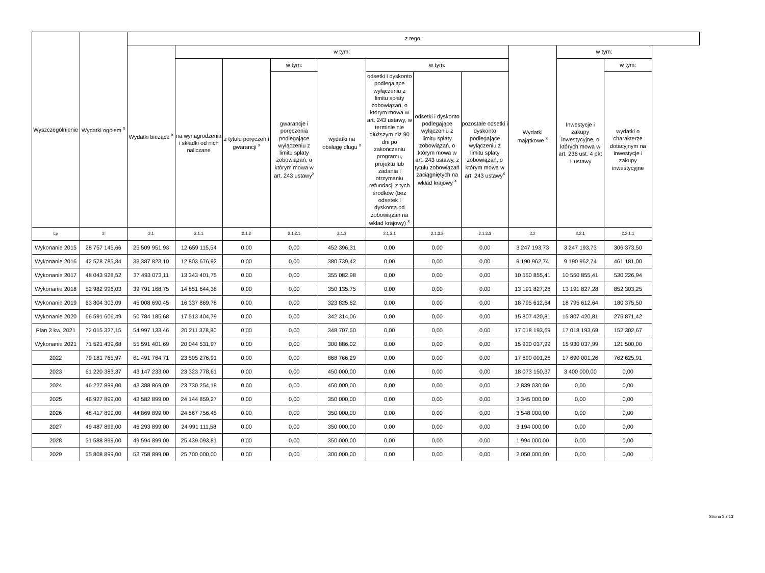| Wyszczególnienie | Wydatki ogółem <sup>x</sup> | z tego: | | | | | | | | | | |
| --- | --- | --- | --- | --- | --- | --- | --- | --- | --- | --- | --- | --- |
| | | Wydatki bieżące <sup>x</sup> | w tym: | | | | | | | Wydatki majątkowe <sup>x</sup> | w tym: | |
| | | | na wynagrodzenia i składki od nich naliczane | z tytułu poręczeń i gwarancji <sup>x</sup> | w tym: | wydatki na obsługę długu <sup>x</sup> | w tym: | | | | Inwestycje i zakupy inwestycyjne, o których mowa w art. 236 ust. 4 pkt 1 ustawy | w tym: |
| | | | | | gwarancje i poręczenia podlegające wyłączeniu z limitu spłaty zobowiązań, o którym mowa w art. 243 ustawy<sup>x</sup> | | odsetki i dyskonto podlegające wyłączeniu z limitu spłaty zobowiązań, o którym mowa w art. 243 ustawy, w terminie nie dłuższym niż 90 dni po zakończeniu programu, projektu lub zadania i otrzymaniu refundacji z tych środków (bez odsetek i dyskonta od zobowiązań na wkład krajowy) <sup>x</sup> | odsetki i dyskonto podlegające wyłączeniu z limitu spłaty zobowiązań, o którym mowa w art. 243 ustawy, z tytułu zobowiązań zaciągniętych na wkład krajowy <sup>x</sup> | pozostałe odsetki i dyskonto podlegające wyłączeniu z limitu spłaty zobowiązań, o którym mowa w art. 243 ustawy<sup>x</sup> | | | wydatki o charakterze dotacyjnym na inwestycje i zakupy inwestycyjne |
| Lp | 2 | 2.1 | 2.1.1 | 2.1.2 | 2.1.2.1 | 2.1.3 | 2.1.3.1 | 2.1.3.2 | 2.1.3.3 | 2.2 | 2.2.1 | 2.2.1.1 |
| Wykonanie 2015 | 28 757 145,66 | 25 509 951,93 | 12 659 115,54 | 0,00 | 0,00 | 452 396,31 | 0,00 | 0,00 | 0,00 | 3 247 193,73 | 3 247 193,73 | 306 373,50 |
| Wykonanie 2016 | 42 578 785,84 | 33 387 823,10 | 12 803 676,92 | 0,00 | 0,00 | 380 739,42 | 0,00 | 0,00 | 0,00 | 9 190 962,74 | 9 190 962,74 | 461 181,00 |
| Wykonanie 2017 | 48 043 928,52 | 37 493 073,11 | 13 343 401,75 | 0,00 | 0,00 | 355 082,98 | 0,00 | 0,00 | 0,00 | 10 550 855,41 | 10 550 855,41 | 530 226,94 |
| Wykonanie 2018 | 52 982 996,03 | 39 791 168,75 | 14 851 644,38 | 0,00 | 0,00 | 350 135,75 | 0,00 | 0,00 | 0,00 | 13 191 827,28 | 13 191 827,28 | 852 303,25 |
| Wykonanie 2019 | 63 804 303,09 | 45 008 690,45 | 16 337 869,78 | 0,00 | 0,00 | 323 825,62 | 0,00 | 0,00 | 0,00 | 18 795 612,64 | 18 795 612,64 | 180 375,50 |
| Wykonanie 2020 | 66 591 606,49 | 50 784 185,68 | 17 513 404,79 | 0,00 | 0,00 | 342 314,06 | 0,00 | 0,00 | 0,00 | 15 807 420,81 | 15 807 420,81 | 275 871,42 |
| Plan 3 kw. 2021 | 72 015 327,15 | 54 997 133,46 | 20 211 378,80 | 0,00 | 0,00 | 348 707,50 | 0,00 | 0,00 | 0,00 | 17 018 193,69 | 17 018 193,69 | 152 302,67 |
| Wykonanie 2021 | 71 521 439,68 | 55 591 401,69 | 20 044 531,97 | 0,00 | 0,00 | 300 886,02 | 0,00 | 0,00 | 0,00 | 15 930 037,99 | 15 930 037,99 | 121 500,00 |
| 2022 | 79 181 765,97 | 61 491 764,71 | 23 505 276,91 | 0,00 | 0,00 | 868 766,29 | 0,00 | 0,00 | 0,00 | 17 690 001,26 | 17 690 001,26 | 762 625,91 |
| 2023 | 61 220 383,37 | 43 147 233,00 | 23 323 778,61 | 0,00 | 0,00 | 450 000,00 | 0,00 | 0,00 | 0,00 | 18 073 150,37 | 3 400 000,00 | 0,00 |
| 2024 | 46 227 899,00 | 43 388 869,00 | 23 730 254,18 | 0,00 | 0,00 | 450 000,00 | 0,00 | 0,00 | 0,00 | 2 839 030,00 | 0,00 | 0,00 |
| 2025 | 46 927 899,00 | 43 582 899,00 | 24 144 859,27 | 0,00 | 0,00 | 350 000,00 | 0,00 | 0,00 | 0,00 | 3 345 000,00 | 0,00 | 0,00 |
| 2026 | 48 417 899,00 | 44 869 899,00 | 24 567 756,45 | 0,00 | 0,00 | 350 000,00 | 0,00 | 0,00 | 0,00 | 3 548 000,00 | 0,00 | 0,00 |
| 2027 | 49 487 899,00 | 46 293 899,00 | 24 991 111,58 | 0,00 | 0,00 | 350 000,00 | 0,00 | 0,00 | 0,00 | 3 194 000,00 | 0,00 | 0,00 |
| 2028 | 51 588 899,00 | 49 594 899,00 | 25 439 093,81 | 0,00 | 0,00 | 350 000,00 | 0,00 | 0,00 | 0,00 | 1 994 000,00 | 0,00 | 0,00 |
| 2029 | 55 808 899,00 | 53 758 899,00 | 25 700 000,00 | 0,00 | 0,00 | 300 000,00 | 0,00 | 0,00 | 0,00 | 2 050 000,00 | 0,00 | 0,00 |
Strona 3 z 13